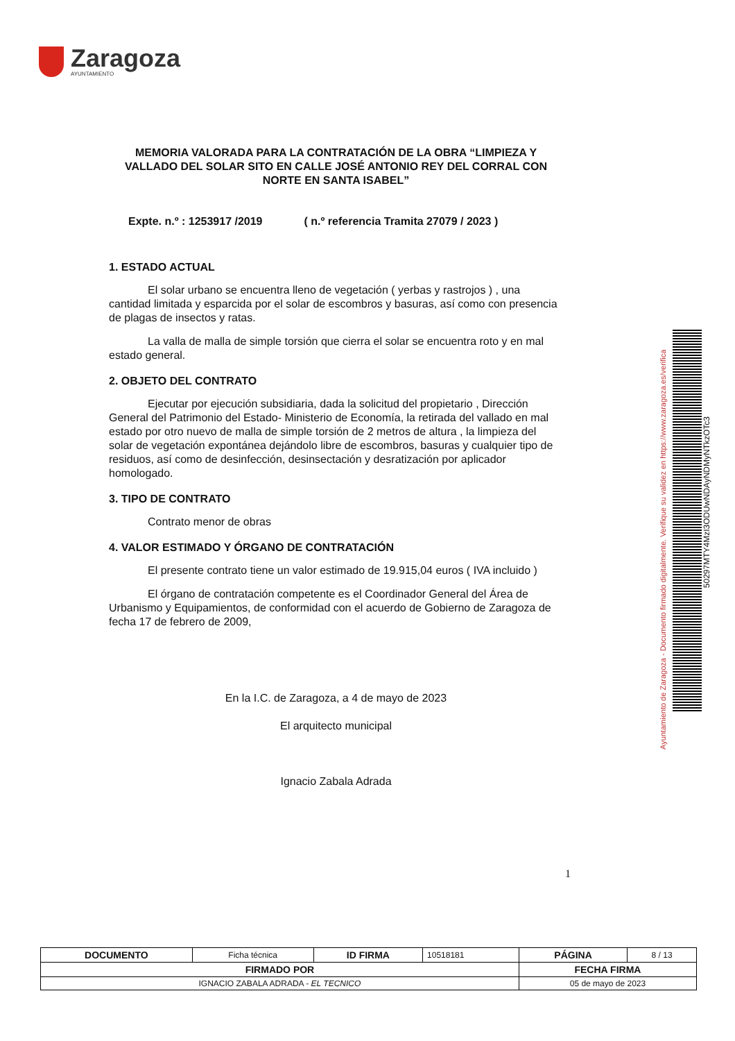Zaragoza
AYUNTAMIENTO
MEMORIA VALORADA PARA LA CONTRATACIÓN DE LA OBRA “LIMPIEZA Y VALLADO DEL SOLAR SITO EN CALLE JOSÉ ANTONIO REY DEL CORRAL CON NORTE EN SANTA ISABEL”
Expte. n.º : 1253917 /2019 ( n.º referencia Tramita 27079 / 2023 )
1. ESTADO ACTUAL
El solar urbano se encuentra lleno de vegetación ( yerbas y rastrojos ) , una cantidad limitada y esparcida por el solar de escombros y basuras, así como con presencia de plagas de insectos y ratas.
La valla de malla de simple torsión que cierra el solar se encuentra roto y en mal estado general.
2. OBJETO DEL CONTRATO
Ejecutar por ejecución subsidiaria, dada la solicitud del propietario , Dirección General del Patrimonio del Estado- Ministerio de Economía, la retirada del vallado en mal estado por otro nuevo de malla de simple torsión de 2 metros de altura , la limpieza del solar de vegetación expontánea dejándolo libre de escombros, basuras y cualquier tipo de residuos, así como de desinfección, desinsectación y desratización por aplicador homologado.
3. TIPO DE CONTRATO
Contrato menor de obras
4. VALOR ESTIMADO Y ÓRGANO DE CONTRATACIÓN
El presente contrato tiene un valor estimado de 19.915,04 euros ( IVA incluido )
El órgano de contratación competente es el Coordinador General del Área de Urbanismo y Equipamientos, de conformidad con el acuerdo de Gobierno de Zaragoza de fecha 17 de febrero de 2009,
En la I.C. de Zaragoza, a 4 de mayo de 2023
El arquitecto municipal
Ignacio Zabala Adrada
Ayuntamiento de Zaragoza - Documento firmado digitalmente. Verifique su validez en https://www.zaragoza.es/verifica
50297MTY4MzI3ODUwNDAyNDMyNTkzOTc3
1
| DOCUMENTO | Ficha técnica | ID FIRMA | 10518181 | PÁGINA | 8 / 13 |
| FIRMADO POR | | | | FECHA FIRMA | |
| IGNACIO ZABALA ADRADA - EL TECNICO | | | | 05 de mayo de 2023 | |